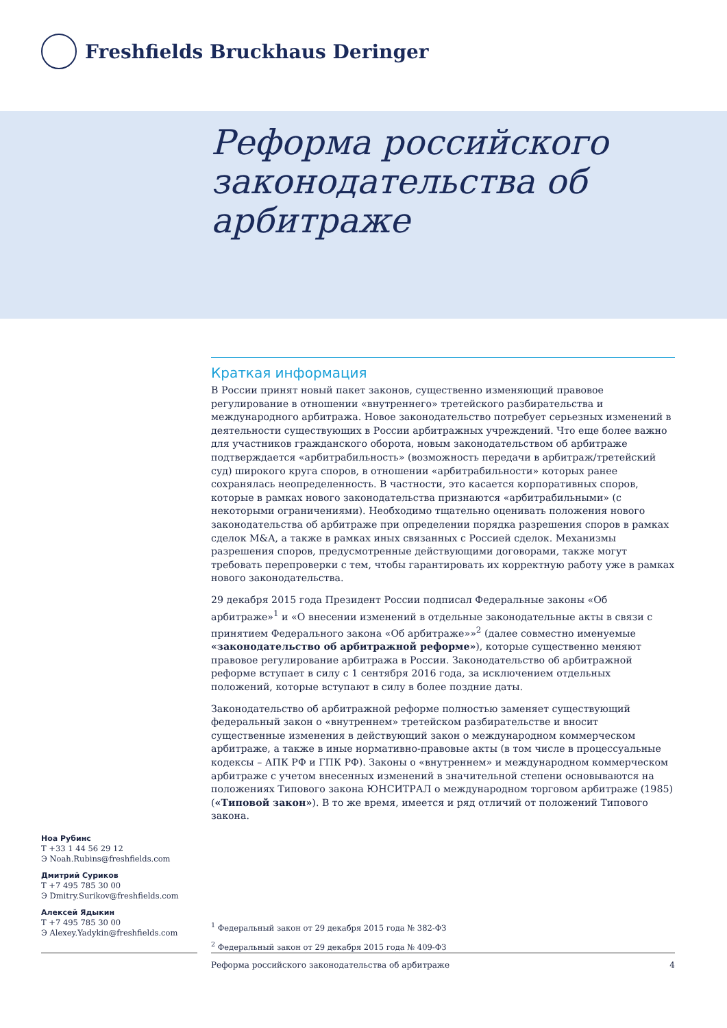Freshfields Bruckhaus Deringer
Реформа российского законодательства об арбитраже
Краткая информация
В России принят новый пакет законов, существенно изменяющий правовое регулирование в отношении «внутреннего» третейского разбирательства и международного арбитража. Новое законодательство потребует серьезных изменений в деятельности существующих в России арбитражных учреждений. Что еще более важно для участников гражданского оборота, новым законодательством об арбитраже подтверждается «арбитрабильность» (возможность передачи в арбитраж/третейский суд) широкого круга споров, в отношении «арбитрабильности» которых ранее сохранялась неопределенность. В частности, это касается корпоративных споров, которые в рамках нового законодательства признаются «арбитрабильными» (с некоторыми ограничениями). Необходимо тщательно оценивать положения нового законодательства об арбитраже при определении порядка разрешения споров в рамках сделок M&A, а также в рамках иных связанных с Россией сделок. Механизмы разрешения споров, предусмотренные действующими договорами, также могут требовать перепроверки с тем, чтобы гарантировать их корректную работу уже в рамках нового законодательства.
29 декабря 2015 года Президент России подписал Федеральные законы «Об арбитраже»<sup>1</sup> и «О внесении изменений в отдельные законодательные акты в связи с принятием Федерального закона «Об арбитраже»»<sup>2</sup> (далее совместно именуемые «законодательство об арбитражной реформе»), которые существенно меняют правовое регулирование арбитража в России. Законодательство об арбитражной реформе вступает в силу с 1 сентября 2016 года, за исключением отдельных положений, которые вступают в силу в более поздние даты.
Законодательство об арбитражной реформе полностью заменяет существующий федеральный закон о «внутреннем» третейском разбирательстве и вносит существенные изменения в действующий закон о международном коммерческом арбитраже, а также в иные нормативно-правовые акты (в том числе в процессуальные кодексы – АПК РФ и ГПК РФ). Законы о «внутреннем» и международном коммерческом арбитраже с учетом внесенных изменений в значительной степени основываются на положениях Типового закона ЮНСИТРАЛ о международном торговом арбитраже (1985) («Типовой закон»). В то же время, имеется и ряд отличий от положений Типового закона.
Ноа Рубинс
T +33 1 44 56 29 12
Э Noah.Rubins@freshfields.com
Дмитрий Суриков
T +7 495 785 30 00
Э Dmitry.Surikov@freshfields.com
Алексей Ядыкин
T +7 495 785 30 00
Э Alexey.Yadykin@freshfields.com
<sup>1</sup> Федеральный закон от 29 декабря 2015 года № 382-ФЗ
<sup>2</sup> Федеральный закон от 29 декабря 2015 года № 409-ФЗ
Реформа российского законодательства об арбитраже 4